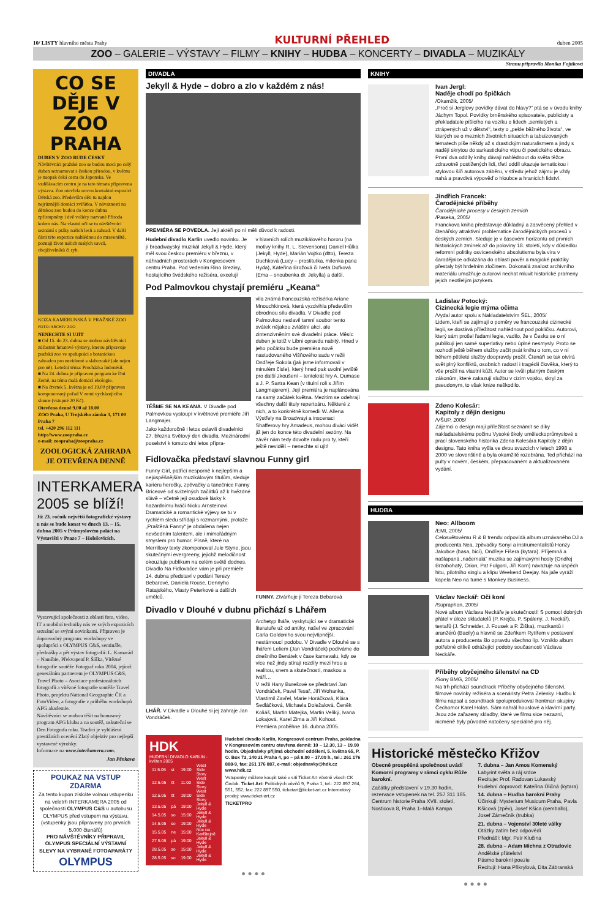10/ LISTY hlavního města Prahy
KULTURNÍ PŘEHLED
duben 2005
ZOO – GALERIE – VÝSTAVY – FILMY – KNIHY – HUDBA – KONCERTY – DIVADLA – MUZIKÁLY
Stranu připravila Monika Fojtíková
CO SE DĚJE V ZOO PRAHA
DUBEN V ZOO BUDE ČESKÝ
Návštěvníci pražské zoo se budou moci po celý duben seznamovat s českou přírodou, v květnu je naopak čeká cesta do Japonska. Ve vzdělávacím centru je na tato témata připravena výstava. Zoo otevřela novou kontaktní expozici Dětská zoo. Především děti tu najdou nejrůznější domácí zvířátka. V návaznosti na dětskou zoo budou do konce dubna zpřístupněny i dvě voliéry nazvané Příroda kolem nás. Na vlastní oči se tu návštěvníci seznámí s ptáky našich lesů a zahrad. V další části této expozice nahlédnou do mraveniště, poznají život našich malých savců, obojživelníků či ryb.
KOZA KAMERUNSKÁ V PRAŽSKÉ ZOO FOTO: ARCHIV ZOO
NENECHTE SI UJÍT
■ Od 15. do 23. dubna se mohou návštěvníci zúčastnit hmatové výstavy, kterou připravuje pražská zoo ve spolupráci s botanickou zahradou pro nevidomé a slabozraké (ale nejen pro ně). Letošní téma: Procházka Indonésií.
■ Na 24. dubna je připraven program ke Dni Země, na téma malá domácí ekologie.
■ Na čtvrtek 5. května je od 19.00 připraven komponovaný pořad V zemi vycházejícího slunce (vstupné 20 Kč).
Otevřeno denně 9.00 až 18.00
ZOO Praha, U Trojského zámku 3, 171 00 Praha 7
tel. +420 296 112 111
http://www.zoopraha.cz
e-mail: zoopraha@zoopraha.cz
ZOOLOGICKÁ ZAHRADA JE OTEVŘENA DENNĚ
INTERKAMERA 2005 se blíží!
Již 23. ročník největší fotografické výstavy u nás se bude konat ve dnech 13. – 15. dubna 2005 v Průmyslovém paláci na Výstavišti v Praze 7 – Holešovicích.
Vystavující společnosti z oblasti foto, video, IT a mobilní techniky nás ve svých expozicích seznámí se svými novinkami. Připraven je doprovodný program: workshopy ve spolupráci s OLYMPUS C&S, semináře, přednášky a pět výstav fotografií: L. Kamarád – Namíbie, Překvapení P. Šálka, Vítězné fotografie soutěže Fotograf roku 2004, jejímž generálním partnerem je OLYMPUS C&S, Travel Photo – Asociace profesionálních fotografů a vítězné fotografie soutěže Travel Photo, projektu National Geographic ČR a FotoVideo, a fotografie z průběhu workshopů AFG akademie.
Návštěvníci se mohou těšit na bonusový program AFG klubu a na soutěž, uskuteční se Den Fotografa roku. Tradicí je vyhlášení prestižních ocenění Zlatý objektiv pro nejlepší vystavené výrobky.
Informace na www.interkamera.com.
Jan Pěnkava
POUKAZ NA VSTUP ZDARMA
Za tento kupon získáte volnou vstupenku na veletrh INTERKAMERA 2005 od společnosti OLYMPUS C&S u autobusu OLYMPUS před vstupem na výstavu. (vstupenky jsou připraveny pro prvních 5.000 čtenářů)
PRO NÁVŠTĚVNÍKY PŘIPRAVIL OLYMPUS SPECIÁLNÍ VÝSTAVNÍ SLEVY NA VYBRANÉ FOTOAPARÁTY
OLYMPUS
DIVADLA
Jekyll & Hyde – dobro a zlo v každém z nás!
PREMIÉRA SE POVEDLA. Její aktéři po ní měli důvod k radosti.
Hudební divadlo Karlín uvedlo novinku. Je jí broadwayský muzikál Jekyll & Hyde, který měl svou českou premiéru v březnu, v náhradních prostorách v Kongresovém centru Praha. Pod vedením Rino Breziny, hostujícího švédského režiséra, excelují
v hlavních rolích muzikálového hororu (na motivy knihy R. L. Stevensona) Daniel Hůlka (Jekyll, Hyde), Marián Vojtko (dtto), Tereza Duchková (Lucy – prostitutka, milenka pana Hyda), Kateřina Brožová či Iveta Dufková (Ema – snoubenka dr. Jekylla) a další.
Pod Palmovkou chystají premiéru „Keana“
TĚŠME SE NA KEANA. V Divadle pod Palmovkou vystoupí v květnové premiéře Jiří Langmajer.
Jako každoročně i letos oslavili divadelníci 27. března Světový den divadla. Mezinárodní poselství k tomuto dni letos připra-
vila známá francouzská režisérka Ariane Mnouchkinová, která vyzdvihla především obrodnou sílu divadla. V Divadle pod Palmovkou neslavil tamní soubor tento svátek nějakou zvláštní akcí, ale zintenzivněním své divadelní práce. Měsíc duben je totiž v Libni opravdu nabitý. Hned v jeho počátku bude premiéra nově nastudovaného Višňového sadu v režii Ondřeje Sokola (jak jsme informovali v minulém čísle), který hned pak uvolní jeviště pro další zkoušení – tentokrát hry A. Dumase a J. P. Sartra Kean (v titulní roli s Jiřím Langmajerem). Její premiéra je naplánována na samý začátek května. Mezitím se odehrají všechny další tituly repertoáru. Některé z nich, a to konkrétně komedii W. Allena Výstřely na Broadwayi a inscenaci Shafferovy hry Amadeus, mohou diváci vidět již jen do konce této divadelní sezóny. Na závěr nám tedy dovolte radu pro ty, kteří ještě nevidělí – nenechte si ujít!
Fidlovačka představí slavnou Funny girl
Funny Girl, patřící nesporně k nejlepším a nejúspěšnějším muzikálovým titulům, sleduje kariéru herečky, zpěvačky a tanečnice Fanny Briceové od svízelných začátků až k hvězdné slávě – včetně její osudové lásky k hazardnímu hráči Nicku Arnsteinovi. Dramatické a romantické výjevy se tu v rychlém sledu střídají s rozmarnými, protože „Praštěná Fanny“ je obdařena nejen nevšedním talentem, ale i mimořádným smyslem pro humor. Písně, které na Merrillovy texty zkomponoval Jule Styne, jsou skutečnými evergreeny, jejichž melodičnost okouzluje publikum na celém světě dodnes.
Divadlo Na Fidlovačce vám je při premiéře 14. dubna představí v podání Terezy Bebarové, Daniela Rouse, Dennyho Ratajského, Vlasty Peterkové a dalších umělců.
FUNNY. Ztvárňuje ji Tereza Bebarová
Divadlo v Dlouhé v dubnu přichází s Lhářem
LHÁŘ. V Divadle v Dlouhé si jej zahraje Jan Vondráček.
Archetyp lháře, vyskytující se v dramatické literatuře už od antiky, našel ve zpracování Carla Goldoniho svou nejvtipnější, nestárnoucí podobu. V Divadle v Dlouhé se s lhářem Leliem (Jan Vondráček) podíváme do dnešního Benátek v čase karnevalu, kdy se více než jindy stírají rozdíly mezi hrou a realitou, snem a skutečností, maskou a tváří…
V režii Hany Burešové se představí Jan Vondráček, Pavel Tesař, Jiří Wohanka, Vlastimil Zavřel, Marie Horáčková, Klára Sedláčková, Michaela Doležalová, Čeněk Koliáš, Martin Matejka, Martin Veliký, Ivana Lokajová, Karel Zima a Jiří Kohout.
Premiéra proběhne 16. dubna 2005.
HDK
HUDEBNÍ DIVADLO KARLÍN · květen 2005
| 11.5.05 | st | 19:00 | West Side Story |
| 12.5.05 | čt | 11:00 | West Side Story |
| 12.5.05 | čt | 19:00 | West Side Story |
| 13.5.05 | pá | 19:00 | Jekyll & Hyde |
| 14.5.05 | so | 15:00 | Jekyll & Hyde |
| 14.5.05 | so | 19:00 | Jekyll & Hyde |
| 15.5.05 | ne | 15:00 | Noc na Karlštejně |
| 27.5.05 | pá | 19:00 | Jekyll & Hyde |
| 28.5.05 | so | 15:00 | Jekyll & Hyde |
| 28.5.05 | so | 19:00 | Jekyll & Hyde |
Hudební divadlo Karlín, Kongresové centrum Praha, pokladna v Kongresovém centru otevřena denně: 10 – 12.30, 13 – 19.00 hodin. Objednávky přijímá obchodní oddělení, 5. května 65, P. O. Box 73, 140 21 Praha 4, po – pá 8.00 – 17.00 h., tel.: 261 176 888-9, fax: 261 176 887, e-mail: objednavky@hdk.cz www.hdk.cz
Vstupenky můžete koupit také v síti Ticket Art včetně všech CK Čedok. Ticket Art: Politických vězňů 9, Praha 1, tel.: 222 897 264, 551, 552, fax: 222 897 550, ticketart@ticket-art.cz Internetový prodej: www.ticket-art.cz
TICKETPRO
● ● ● ●
KNIHY
Ivan Jergl:
Naděje chodí po špičkách
/Okamžik, 2005/
„Proč si Jerglovy povídky dávat do hlavy?“ ptá se v úvodu knihy Jáchym Topol. Povídky brněnského spisovatele, publicisty a překladatele píšícího na vozíku o lidech „semletých a ztrápených už v dětství“, texty o „pekle běžného života“, ve kterých se o mezních životních situacích a tabuizovaných tématech píše někdy až s drastickým naturalismem a jindy s nadějí skrytou do sarkastického vtipu či poetického obrazu. První dva oddíly knihy dávají nahlédnout do světa těžce zdravotně postižených lidí, třetí oddíl ukazuje tematickou i stylovou šíři autorova záběru, v středu jehož zájmu je vždy nahá a pravdivá výpověď o hloubce a hranicích lidství.
Jindřich Francek:
Čarodějnické příběhy
Čarodějnické procesy v českých zemích
/Paseka, 2005/
Franckova kniha představuje důkladný a zasvěcený přehled v čtenářsky atraktivní problematice čarodějnických procesů v českých zemích. Sleduje je v časovém horizontu od prvních historických zmínek až do poloviny 18. století, kdy v důsledku reformní politiky osvícenského absolutismu byla víra v čarodějnice odkázána do oblasti pověr a magické praktiky přestaly být hrdelním zločinem. Dokonalá znalost archivního materiálu umožňuje autorovi nechat mluvit historické prameny jejich neotřelým jazykem.
Ladislav Potocký:
Cizinecká legie mýma očima
/Vydal autor spolu s Nakladatelstvím ŠEL, 2005/
Lidem, kteří se zajímají o poměry ve francouzské cizinecké legii, se dostává příležitost nahlédnout pod pokličku. Autorovi, který sám prošel řadami legie, vadilo, že v Česku se o ní publikují jen samé superlativy nebo úplné nesmysly. Proto se rozhodl ještě během služby začít psát knihu o tom, co v ní během pětileté služby doopravdy prožil. Čtenáři se tak otvírá svět plný konfliktů, osobních radostí i tragédií člověka, který to vše prožil na vlastní kůži. Autor se kvůli platným českým zákonům, které zakazují službu v cizím vojsku, skryl za pseudonym, to však knize neškodilo.
Zdeno Kolesár:
Kapitoly z dějin designu
/VŠUP, 2005/
Zájemci o design mají příležitost seznámit se díky nakladatelskému počinu Vysoké školy uměleckoprůmyslové s prací slovenského historika Zdena Kolesára Kapitoly z dějin designu. Tato kniha vyšla ve dvou svazcích v letech 1998 a 2000 ve slovenštině a byla okamžitě rozebrána. Ted přichází na pulty v novém, českém, přepracovaném a aktualizovaném vydání.
HUDBA
Neo: Allboom
/EMI, 2005/
Celosvětovému R & B trendu odpovídá album uznávaného DJ a producenta Nea, zpěvačky Sonyi a instrumentalistů Honzy Jakubce (basa, bicí), Ondřeje Fišera (kytara). Příjemná a našlapaná „načernalá“ muzika se zajímavými hosty (Ondřej Brzobohatý, Orion, Pat Fulgoni, Jiří Korn) navazuje na úspěch hitu, pilotního singlu a klipu Weekend Deejay. Na jaře vyráží kapela Neo na turné s Monkey Business.
Václav Neckář: Oči koní
/Supraphon, 2005/
Nové album Václava Neckáře je skutečností! S pomocí dobrých přátel v úloze skladatelů (P. Krejča, P. Spálený, J. Neckář), textařů (J. Schneider, J. Fousek a P. Žiška), muzikantů i aranžérů (Bacily) a hlavně se Zdeňkem Rytířem v postavení autora a producenta šlo opravdu všechno líp. Vzniklo album potřebné citlivě odrážející podoby současnosti Václava Neckáře.
Příběhy obyčejného šílenství na CD
/Sony BMG, 2005/
Na trh přichází soundtrack Příběhy obyčejného šílenství, filmové novinky režiséra a scenáristy Petra Zelenky. Hudbu k filmu napsal a soundtrack spoluprodukoval frontman skupiny Čechomor Karel Holas. Sám nahrál houslové a klavírní party. Jsou zde zařazeny skladby, které ve filmu sice nezazní, nicméně byly původně natočeny speciálně pro něj.
Historické městečko Křižov
Obecně prospěšná společnost uvádí Komorní programy v rámci cyklu Růže barokní.
Začátky představení v 19.30 hodin, rezervace vstupenek na tel. 257 311 165. Centrum historie Praha XVII. století, Nosticova 8, Praha 1–Malá Kampa
7. dubna – Jan Amos Komenský
Labyrint světa a ráj srdce
Recituje: Prof. Radovan Lukavský
Hudební doprovod: Kateřina Úličná (kytara)
14. dubna – Hudba barokní Prahy
Účinkují: Mysterium Musicum Praha, Pavla Kšicová (zpěv), Josef Kšica (cemballo), Josef Zámečník (trubka)
21. dubna – Vojenství 30leté války
Otázky zatím bez odpovědí
Přednáší: Mgr. Petr Klučina
28. dubna – Adam Michna z Otradovic
Andělské přátelství
Pásmo barokní poezie
Recitují: Hana Přikrylová, Dita Zábranská
● ● ● ●